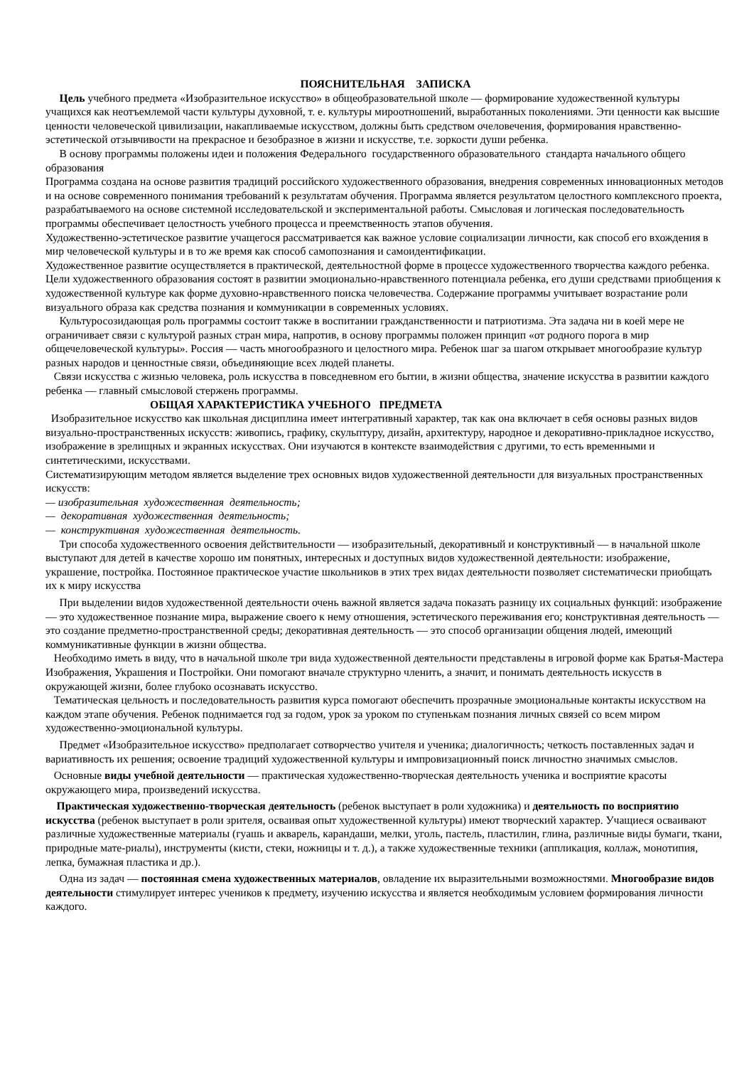ПОЯСНИТЕЛЬНАЯ ЗАПИСКА
Цель учебного предмета «Изобразительное искусство» в общеобразовательной школе — формирование художественной культуры учащихся как неотъемлемой части культуры духовной, т. е. культуры мироотношений, выработанных поколениями. Эти ценности как высшие ценности человеческой цивилизации, накапливаемые искусством, должны быть средством очеловечения, формирования нравственно-эстетической отзывчивости на прекрасное и безобразное в жизни и искусстве, т.е. зоркости души ребенка.
В основу программы положены идеи и положения Федерального государственного образовательного стандарта начального общего образования
Программа создана на основе развития традиций российского художественного образования, внедрения современных инновационных методов и на основе современного понимания требований к результатам обучения. Программа является результатом целостного комплексного проекта, разрабатываемого на основе системной исследовательской и экспериментальной работы. Смысловая и логическая последовательность программы обеспечивает целостность учебного процесса и преемственность этапов обучения.
Художественно-эстетическое развитие учащегося рассматривается как важное условие социализации личности, как способ его вхождения в мир человеческой культуры и в то же время как способ самопознания и самоидентификации.
Художественное развитие осуществляется в практической, деятельностной форме в процессе художественного творчества каждого ребенка. Цели художественного образования состоят в развитии эмоционально-нравственного потенциала ребенка, его души средствами приобщения к художественной культуре как форме духовно-нравственного поиска человечества. Содержание программы учитывает возрастание роли визуального образа как средства познания и коммуникации в современных условиях.
Культуросозидающая роль программы состоит также в воспитании гражданственности и патриотизма. Эта задача ни в коей мере не ограничивает связи с культурой разных стран мира, напротив, в основу программы положен принцип «от родного порога в мир общечеловеческой культуры». Россия — часть многообразного и целостного мира. Ребенок шаг за шагом открывает многообразие культур разных народов и ценностные связи, объединяющие всех людей планеты.
Связи искусства с жизнью человека, роль искусства в повседневном его бытии, в жизни общества, значение искусства в развитии каждого ребенка — главный смысловой стержень программы.
ОБЩАЯ ХАРАКТЕРИСТИКА УЧЕБНОГО ПРЕДМЕТА
Изобразительное искусство как школьная дисциплина имеет интегративный характер, так как она включает в себя основы разных видов визуально-пространственных искусств: живопись, графику, скульптуру, дизайн, архитектуру, народное и декоративно-прикладное искусство, изображение в зрелищных и экранных искусствах. Они изучаются в контексте взаимодействия с другими, то есть временными и синтетическими, искусствами.
Систематизирующим методом является выделение трех основных видов художественной деятельности для визуальных пространственных искусств:
— изобразительная художественная деятельность;
— декоративная художественная деятельность;
— конструктивная художественная деятельность.
Три способа художественного освоения действительности — изобразительный, декоративный и конструктивный — в начальной школе выступают для детей в качестве хорошо им понятных, интересных и доступных видов художественной деятельности: изображение, украшение, постройка. Постоянное практическое участие школьников в этих трех видах деятельности позволяет систематически приобщать их к миру искусства
При выделении видов художественной деятельности очень важной является задача показать разницу их социальных функций: изображение — это художественное познание мира, выражение своего к нему отношения, эстетического переживания его; конструктивная деятельность — это создание предметно-пространственной среды; декоративная деятельность — это способ организации общения людей, имеющий коммуникативные функции в жизни общества.
Необходимо иметь в виду, что в начальной школе три вида художественной деятельности представлены в игровой форме как Братья-Мастера Изображения, Украшения и Постройки. Они помогают вначале структурно членить, а значит, и понимать деятельность искусств в окружающей жизни, более глубоко осознавать искусство.
Тематическая цельность и последовательность развития курса помогают обеспечить прозрачные эмоциональные контакты искусством на каждом этапе обучения. Ребенок поднимается год за годом, урок за уроком по ступенькам познания личных связей со всем миром художественно-эмоциональной культуры.
Предмет «Изобразительное искусство» предполагает сотворчество учителя и ученика; диалогичность; четкость поставленных задач и вариативность их решения; освоение традиций художественной культуры и импровизационный поиск личностно значимых смыслов.
Основные виды учебной деятельности — практическая художественно-творческая деятельность ученика и восприятие красоты окружающего мира, произведений искусства.
Практическая художественно-творческая деятельность (ребенок выступает в роли художника) и деятельность по восприятию искусства (ребенок выступает в роли зрителя, осваивая опыт художественной культуры) имеют творческий характер. Учащиеся осваивают различные художественные материалы (гуашь и акварель, карандаши, мелки, уголь, пастель, пластилин, глина, различные виды бумаги, ткани, природные мате-риалы), инструменты (кисти, стеки, ножницы и т. д.), а также художественные техники (аппликация, коллаж, монотипия, лепка, бумажная пластика и др.).
Одна из задач — постоянная смена художественных материалов, овладение их выразительными возможностями. Многообразие видов деятельности стимулирует интерес учеников к предмету, изучению искусства и является необходимым условием формирования личности каждого.